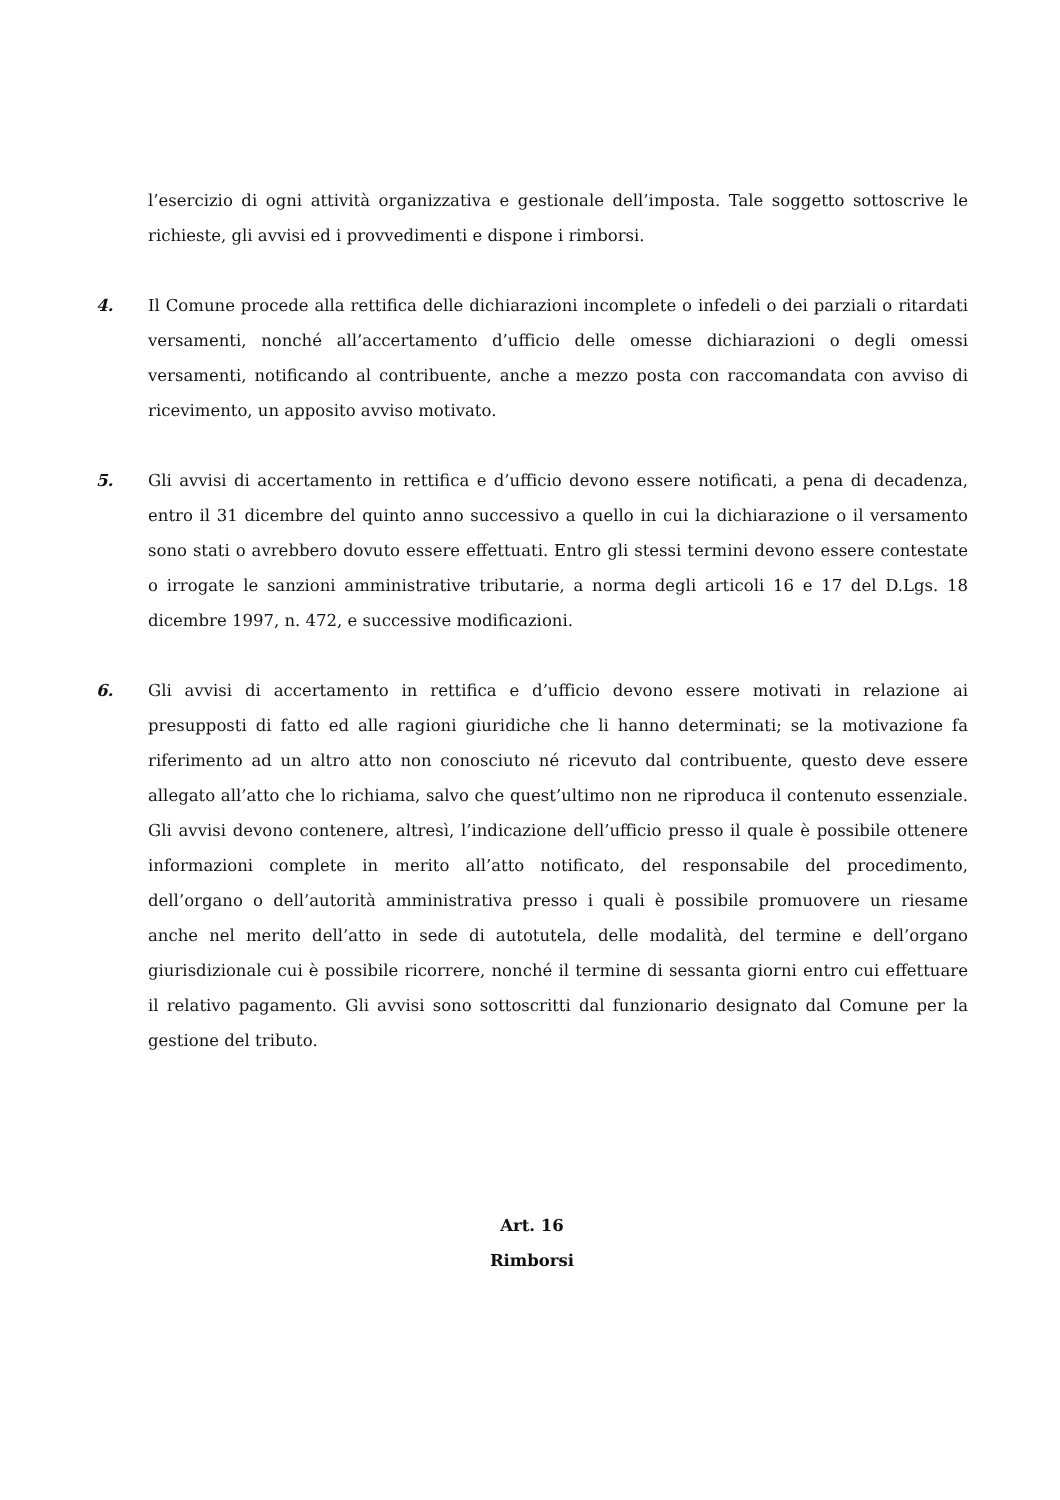l’esercizio di ogni attività organizzativa e gestionale dell’imposta. Tale soggetto sottoscrive le richieste, gli avvisi ed i provvedimenti e dispone i rimborsi.
4. Il Comune procede alla rettifica delle dichiarazioni incomplete o infedeli o dei parziali o ritardati versamenti, nonché all’accertamento d’ufficio delle omesse dichiarazioni o degli omessi versamenti, notificando al contribuente, anche a mezzo posta con raccomandata con avviso di ricevimento, un apposito avviso motivato.
5. Gli avvisi di accertamento in rettifica e d’ufficio devono essere notificati, a pena di decadenza, entro il 31 dicembre del quinto anno successivo a quello in cui la dichiarazione o il versamento sono stati o avrebbero dovuto essere effettuati. Entro gli stessi termini devono essere contestate o irrogate le sanzioni amministrative tributarie, a norma degli articoli 16 e 17 del D.Lgs. 18 dicembre 1997, n. 472, e successive modificazioni.
6. Gli avvisi di accertamento in rettifica e d’ufficio devono essere motivati in relazione ai presupposti di fatto ed alle ragioni giuridiche che li hanno determinati; se la motivazione fa riferimento ad un altro atto non conosciuto né ricevuto dal contribuente, questo deve essere allegato all’atto che lo richiama, salvo che quest’ultimo non ne riproduca il contenuto essenziale. Gli avvisi devono contenere, altresì, l’indicazione dell’ufficio presso il quale è possibile ottenere informazioni complete in merito all’atto notificato, del responsabile del procedimento, dell’organo o dell’autorità amministrativa presso i quali è possibile promuovere un riesame anche nel merito dell’atto in sede di autotutela, delle modalità, del termine e dell’organo giurisdizionale cui è possibile ricorrere, nonché il termine di sessanta giorni entro cui effettuare il relativo pagamento. Gli avvisi sono sottoscritti dal funzionario designato dal Comune per la gestione del tributo.
Art. 16
Rimborsi